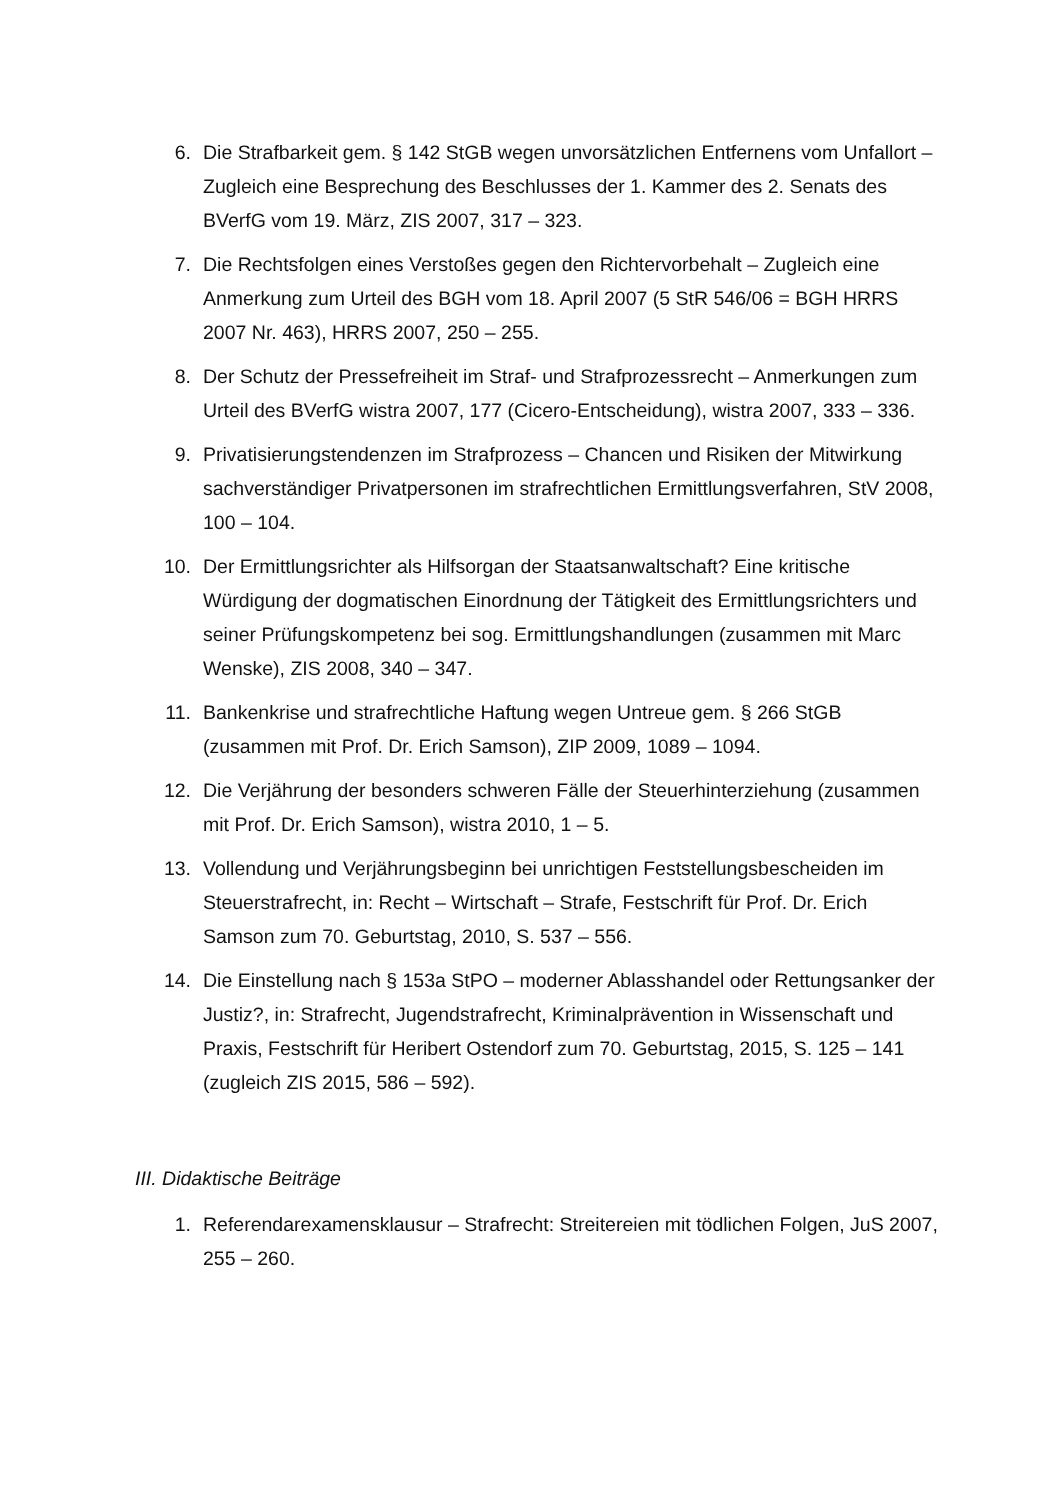6. Die Strafbarkeit gem. § 142 StGB wegen unvorsätzlichen Entfernens vom Unfallort – Zugleich eine Besprechung des Beschlusses der 1. Kammer des 2. Senats des BVerfG vom 19. März, ZIS 2007, 317 – 323.
7. Die Rechtsfolgen eines Verstoßes gegen den Richtervorbehalt – Zugleich eine Anmerkung zum Urteil des BGH vom 18. April 2007 (5 StR 546/06 = BGH HRRS 2007 Nr. 463), HRRS 2007, 250 – 255.
8. Der Schutz der Pressefreiheit im Straf- und Strafprozessrecht – Anmerkungen zum Urteil des BVerfG wistra 2007, 177 (Cicero-Entscheidung), wistra 2007, 333 – 336.
9. Privatisierungstendenzen im Strafprozess – Chancen und Risiken der Mitwirkung sachverständiger Privatpersonen im strafrechtlichen Ermittlungsverfahren, StV 2008, 100 – 104.
10. Der Ermittlungsrichter als Hilfsorgan der Staatsanwaltschaft? Eine kritische Würdigung der dogmatischen Einordnung der Tätigkeit des Ermittlungsrichters und seiner Prüfungskompetenz bei sog. Ermittlungshandlungen (zusammen mit Marc Wenske), ZIS 2008, 340 – 347.
11. Bankenkrise und strafrechtliche Haftung wegen Untreue gem. § 266 StGB (zusammen mit Prof. Dr. Erich Samson), ZIP 2009, 1089 – 1094.
12. Die Verjährung der besonders schweren Fälle der Steuerhinterziehung (zusammen mit Prof. Dr. Erich Samson), wistra 2010, 1 – 5.
13. Vollendung und Verjährungsbeginn bei unrichtigen Feststellungsbescheiden im Steuerstrafrecht, in: Recht – Wirtschaft – Strafe, Festschrift für Prof. Dr. Erich Samson zum 70. Geburtstag, 2010, S. 537 – 556.
14. Die Einstellung nach § 153a StPO – moderner Ablasshandel oder Rettungsanker der Justiz?, in: Strafrecht, Jugendstrafrecht, Kriminalprävention in Wissenschaft und Praxis, Festschrift für Heribert Ostendorf zum 70. Geburtstag, 2015, S. 125 – 141 (zugleich ZIS 2015, 586 – 592).
III. Didaktische Beiträge
1. Referendarexamensklausur – Strafrecht: Streitereien mit tödlichen Folgen, JuS 2007, 255 – 260.